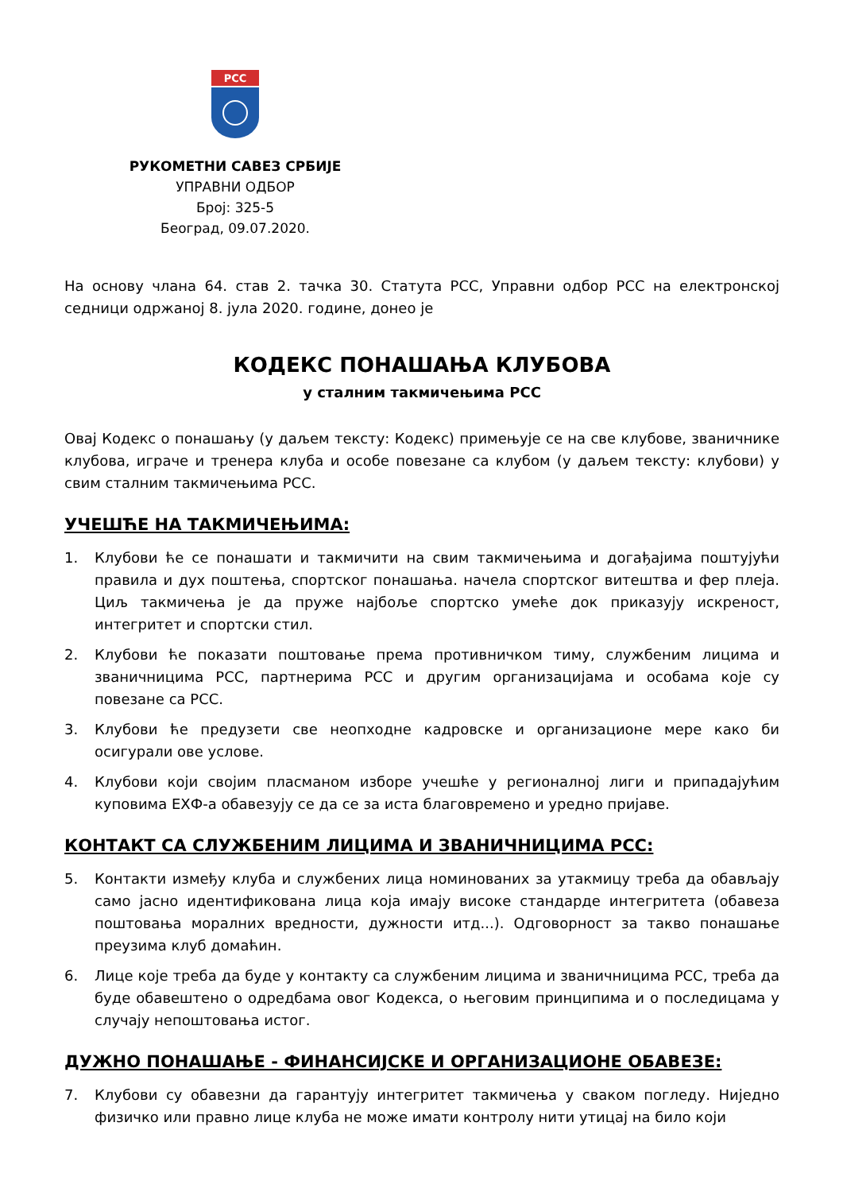РСС
РУКОМЕТНИ САВЕЗ СРБИЈЕ
УПРАВНИ ОДБОР
Број: 325-5
Београд, 09.07.2020.
На основу члана 64. став 2. тачка 30. Статута РСС, Управни одбор РСС на електронској седници одржаној 8. јула 2020. године, донео је
КОДЕКС ПОНАШАЊА КЛУБОВА
у сталним такмичењима РСС
Овај Кодекс о понашању (у даљем тексту: Кодекс) примењује се на све клубове, званичнике клубова, играче и тренера клуба и особе повезане са клубом (у даљем тексту: клубови) у свим сталним такмичењима РСС.
УЧЕШЋЕ НА ТАКМИЧЕЊИМА:
1. Клубови ће се понашати и такмичити на свим такмичењима и догађајима поштујући правила и дух поштења, спортског понашања. начела спортског витештва и фер плеја. Циљ такмичења је да пруже најбоље спортско умеће док приказују искреност, интегритет и спортски стил.
2. Клубови ће показати поштовање према противничком тиму, службеним лицима и званичницима РСС, партнерима РСС и другим организацијама и особама које су повезане са РСС.
3. Клубови ће предузети све неопходне кадровске и организационе мере како би осигурали ове услове.
4. Клубови који својим пласманом изборе учешће у регионалној лиги и припадајућим куповима ЕХФ-а обавезују се да се за иста благовремено и уредно пријаве.
КОНТАКТ СА СЛУЖБЕНИМ ЛИЦИМА И ЗВАНИЧНИЦИМА РСС:
5. Контакти између клуба и службених лица номинованих за утакмицу треба да обављају само јасно идентификована лица која имају високе стандарде интегритета (обавеза поштовања моралних вредности, дужности итд...). Одговорност за такво понашање преузима клуб домаћин.
6. Лице које треба да буде у контакту са службеним лицима и званичницима РСС, треба да буде обавештено о одредбама овог Кодекса, о његовим принципима и о последицама у случају непоштовања истог.
ДУЖНО ПОНАШАЊЕ - ФИНАНСИЈСКЕ И ОРГАНИЗАЦИОНЕ ОБАВЕЗЕ:
7. Клубови су обавезни да гарантују интегритет такмичења у сваком погледу. Ниједно физичко или правно лице клуба не може имати контролу нити утицај на било који